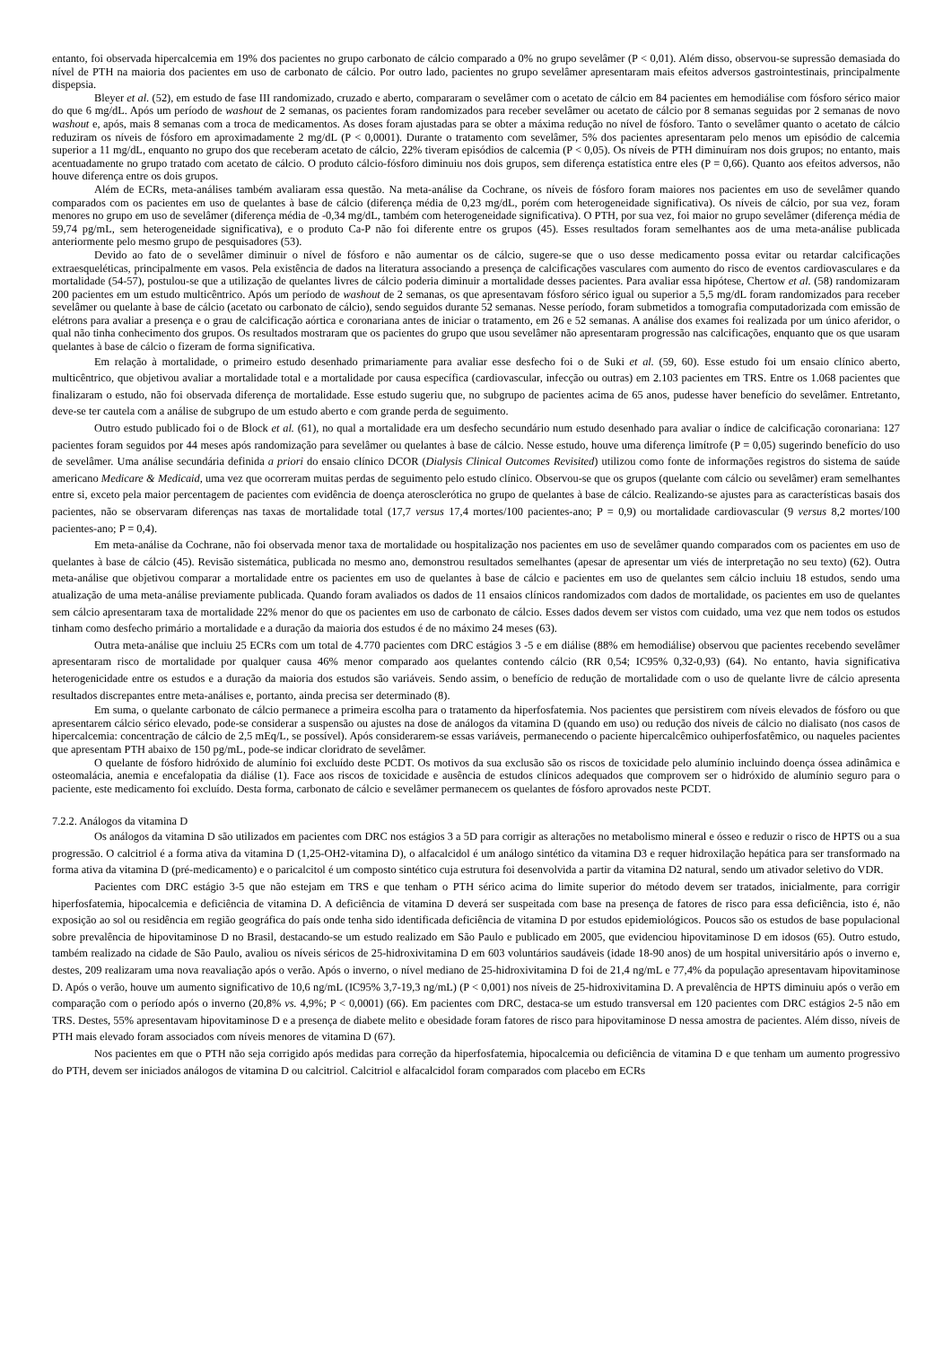entanto, foi observada hipercalcemia em 19% dos pacientes no grupo carbonato de cálcio comparado a 0% no grupo sevelâmer (P < 0,01). Além disso, observou-se supressão demasiada do nível de PTH na maioria dos pacientes em uso de carbonato de cálcio. Por outro lado, pacientes no grupo sevelâmer apresentaram mais efeitos adversos gastrointestinais, principalmente dispepsia.
Bleyer et al. (52), em estudo de fase III randomizado, cruzado e aberto, compararam o sevelâmer com o acetato de cálcio em 84 pacientes em hemodiálise com fósforo sérico maior do que 6 mg/dL. Após um período de washout de 2 semanas, os pacientes foram randomizados para receber sevelâmer ou acetato de cálcio por 8 semanas seguidas por 2 semanas de novo washout e, após, mais 8 semanas com a troca de medicamentos. As doses foram ajustadas para se obter a máxima redução no nível de fósforo. Tanto o sevelâmer quanto o acetato de cálcio reduziram os níveis de fósforo em aproximadamente 2 mg/dL (P < 0,0001). Durante o tratamento com sevelâmer, 5% dos pacientes apresentaram pelo menos um episódio de calcemia superior a 11 mg/dL, enquanto no grupo dos que receberam acetato de cálcio, 22% tiveram episódios de calcemia (P < 0,05). Os níveis de PTH diminuíram nos dois grupos; no entanto, mais acentuadamente no grupo tratado com acetato de cálcio. O produto cálcio-fósforo diminuiu nos dois grupos, sem diferença estatística entre eles (P = 0,66). Quanto aos efeitos adversos, não houve diferença entre os dois grupos.
Além de ECRs, meta-análises também avaliaram essa questão. Na meta-análise da Cochrane, os níveis de fósforo foram maiores nos pacientes em uso de sevelâmer quando comparados com os pacientes em uso de quelantes à base de cálcio (diferença média de 0,23 mg/dL, porém com heterogeneidade significativa). Os níveis de cálcio, por sua vez, foram menores no grupo em uso de sevelâmer (diferença média de -0,34 mg/dL, também com heterogeneidade significativa). O PTH, por sua vez, foi maior no grupo sevelâmer (diferença média de 59,74 pg/mL, sem heterogeneidade significativa), e o produto Ca-P não foi diferente entre os grupos (45). Esses resultados foram semelhantes aos de uma meta-análise publicada anteriormente pelo mesmo grupo de pesquisadores (53).
Devido ao fato de o sevelâmer diminuir o nível de fósforo e não aumentar os de cálcio, sugere-se que o uso desse medicamento possa evitar ou retardar calcificações extraesqueléticas, principalmente em vasos. Pela existência de dados na literatura associando a presença de calcificações vasculares com aumento do risco de eventos cardiovasculares e da mortalidade (54-57), postulou-se que a utilização de quelantes livres de cálcio poderia diminuir a mortalidade desses pacientes. Para avaliar essa hipótese, Chertow et al. (58) randomizaram 200 pacientes em um estudo multicêntrico. Após um período de washout de 2 semanas, os que apresentavam fósforo sérico igual ou superior a 5,5 mg/dL foram randomizados para receber sevelâmer ou quelante à base de cálcio (acetato ou carbonato de cálcio), sendo seguidos durante 52 semanas. Nesse período, foram submetidos a tomografia computadorizada com emissão de elétrons para avaliar a presença e o grau de calcificação aórtica e coronariana antes de iniciar o tratamento, em 26 e 52 semanas. A análise dos exames foi realizada por um único aferidor, o qual não tinha conhecimento dos grupos. Os resultados mostraram que os pacientes do grupo que usou sevelâmer não apresentaram progressão nas calcificações, enquanto que os que usaram quelantes à base de cálcio o fizeram de forma significativa.
Em relação à mortalidade, o primeiro estudo desenhado primariamente para avaliar esse desfecho foi o de Suki et al. (59, 60). Esse estudo foi um ensaio clínico aberto, multicêntrico, que objetivou avaliar a mortalidade total e a mortalidade por causa específica (cardiovascular, infecção ou outras) em 2.103 pacientes em TRS. Entre os 1.068 pacientes que finalizaram o estudo, não foi observada diferença de mortalidade. Esse estudo sugeriu que, no subgrupo de pacientes acima de 65 anos, pudesse haver benefício do sevelâmer. Entretanto, deve-se ter cautela com a análise de subgrupo de um estudo aberto e com grande perda de seguimento.
Outro estudo publicado foi o de Block et al. (61), no qual a mortalidade era um desfecho secundário num estudo desenhado para avaliar o índice de calcificação coronariana: 127 pacientes foram seguidos por 44 meses após randomização para sevelâmer ou quelantes à base de cálcio. Nesse estudo, houve uma diferença limítrofe (P = 0,05) sugerindo benefício do uso de sevelâmer. Uma análise secundária definida a priori do ensaio clínico DCOR (Dialysis Clinical Outcomes Revisited) utilizou como fonte de informações registros do sistema de saúde americano Medicare & Medicaid, uma vez que ocorreram muitas perdas de seguimento pelo estudo clínico. Observou-se que os grupos (quelante com cálcio ou sevelâmer) eram semelhantes entre si, exceto pela maior percentagem de pacientes com evidência de doença aterosclerótica no grupo de quelantes à base de cálcio. Realizando-se ajustes para as características basais dos pacientes, não se observaram diferenças nas taxas de mortalidade total (17,7 versus 17,4 mortes/100 pacientes-ano; P = 0,9) ou mortalidade cardiovascular (9 versus 8,2 mortes/100 pacientes-ano; P = 0,4).
Em meta-análise da Cochrane, não foi observada menor taxa de mortalidade ou hospitalização nos pacientes em uso de sevelâmer quando comparados com os pacientes em uso de quelantes à base de cálcio (45). Revisão sistemática, publicada no mesmo ano, demonstrou resultados semelhantes (apesar de apresentar um viés de interpretação no seu texto) (62). Outra meta-análise que objetivou comparar a mortalidade entre os pacientes em uso de quelantes à base de cálcio e pacientes em uso de quelantes sem cálcio incluiu 18 estudos, sendo uma atualização de uma meta-análise previamente publicada. Quando foram avaliados os dados de 11 ensaios clínicos randomizados com dados de mortalidade, os pacientes em uso de quelantes sem cálcio apresentaram taxa de mortalidade 22% menor do que os pacientes em uso de carbonato de cálcio. Esses dados devem ser vistos com cuidado, uma vez que nem todos os estudos tinham como desfecho primário a mortalidade e a duração da maioria dos estudos é de no máximo 24 meses (63).
Outra meta-análise que incluiu 25 ECRs com um total de 4.770 pacientes com DRC estágios 3 -5 e em diálise (88% em hemodiálise) observou que pacientes recebendo sevelâmer apresentaram risco de mortalidade por qualquer causa 46% menor comparado aos quelantes contendo cálcio (RR 0,54; IC95% 0,32-0,93) (64). No entanto, havia significativa heterogenicidade entre os estudos e a duração da maioria dos estudos são variáveis. Sendo assim, o benefício de redução de mortalidade com o uso de quelante livre de cálcio apresenta resultados discrepantes entre meta-análises e, portanto, ainda precisa ser determinado (8).
Em suma, o quelante carbonato de cálcio permanece a primeira escolha para o tratamento da hiperfosfatemia. Nos pacientes que persistirem com níveis elevados de fósforo ou que apresentarem cálcio sérico elevado, pode-se considerar a suspensão ou ajustes na dose de análogos da vitamina D (quando em uso) ou redução dos níveis de cálcio no dialisato (nos casos de hipercalcemia: concentração de cálcio de 2,5 mEq/L, se possível). Após considerarem-se essas variáveis, permanecendo o paciente hipercalcêmico ouhiperfosfatêmico, ou naqueles pacientes que apresentam PTH abaixo de 150 pg/mL, pode-se indicar cloridrato de sevelâmer.
O quelante de fósforo hidróxido de alumínio foi excluído deste PCDT. Os motivos da sua exclusão são os riscos de toxicidade pelo alumínio incluindo doença óssea adinâmica e osteomalácia, anemia e encefalopatia da diálise (1). Face aos riscos de toxicidade e ausência de estudos clínicos adequados que comprovem ser o hidróxido de alumínio seguro para o paciente, este medicamento foi excluído. Desta forma, carbonato de cálcio e sevelâmer permanecem os quelantes de fósforo aprovados neste PCDT.
7.2.2. Análogos da vitamina D
Os análogos da vitamina D são utilizados em pacientes com DRC nos estágios 3 a 5D para corrigir as alterações no metabolismo mineral e ósseo e reduzir o risco de HPTS ou a sua progressão. O calcitriol é a forma ativa da vitamina D (1,25-OH2-vitamina D), o alfacalcidol é um análogo sintético da vitamina D3 e requer hidroxilação hepática para ser transformado na forma ativa da vitamina D (pré-medicamento) e o paricalcitol é um composto sintético cuja estrutura foi desenvolvida a partir da vitamina D2 natural, sendo um ativador seletivo do VDR.
Pacientes com DRC estágio 3-5 que não estejam em TRS e que tenham o PTH sérico acima do limite superior do método devem ser tratados, inicialmente, para corrigir hiperfosfatemia, hipocalcemia e deficiência de vitamina D. A deficiência de vitamina D deverá ser suspeitada com base na presença de fatores de risco para essa deficiência, isto é, não exposição ao sol ou residência em região geográfica do país onde tenha sido identificada deficiência de vitamina D por estudos epidemiológicos. Poucos são os estudos de base populacional sobre prevalência de hipovitaminose D no Brasil, destacando-se um estudo realizado em São Paulo e publicado em 2005, que evidenciou hipovitaminose D em idosos (65). Outro estudo, também realizado na cidade de São Paulo, avaliou os níveis séricos de 25-hidroxivitamina D em 603 voluntários saudáveis (idade 18-90 anos) de um hospital universitário após o inverno e, destes, 209 realizaram uma nova reavaliação após o verão. Após o inverno, o nível mediano de 25-hidroxivitamina D foi de 21,4 ng/mL e 77,4% da população apresentavam hipovitaminose D. Após o verão, houve um aumento significativo de 10,6 ng/mL (IC95% 3,7-19,3 ng/mL) (P < 0,001) nos níveis de 25-hidroxivitamina D. A prevalência de HPTS diminuiu após o verão em comparação com o período após o inverno (20,8% vs. 4,9%; P < 0,0001) (66). Em pacientes com DRC, destaca-se um estudo transversal em 120 pacientes com DRC estágios 2-5 não em TRS. Destes, 55% apresentavam hipovitaminose D e a presença de diabete melito e obesidade foram fatores de risco para hipovitaminose D nessa amostra de pacientes. Além disso, níveis de PTH mais elevado foram associados com níveis menores de vitamina D (67).
Nos pacientes em que o PTH não seja corrigido após medidas para correção da hiperfosfatemia, hipocalcemia ou deficiência de vitamina D e que tenham um aumento progressivo do PTH, devem ser iniciados análogos de vitamina D ou calcitriol. Calcitriol e alfacalcidol foram comparados com placebo em ECRs